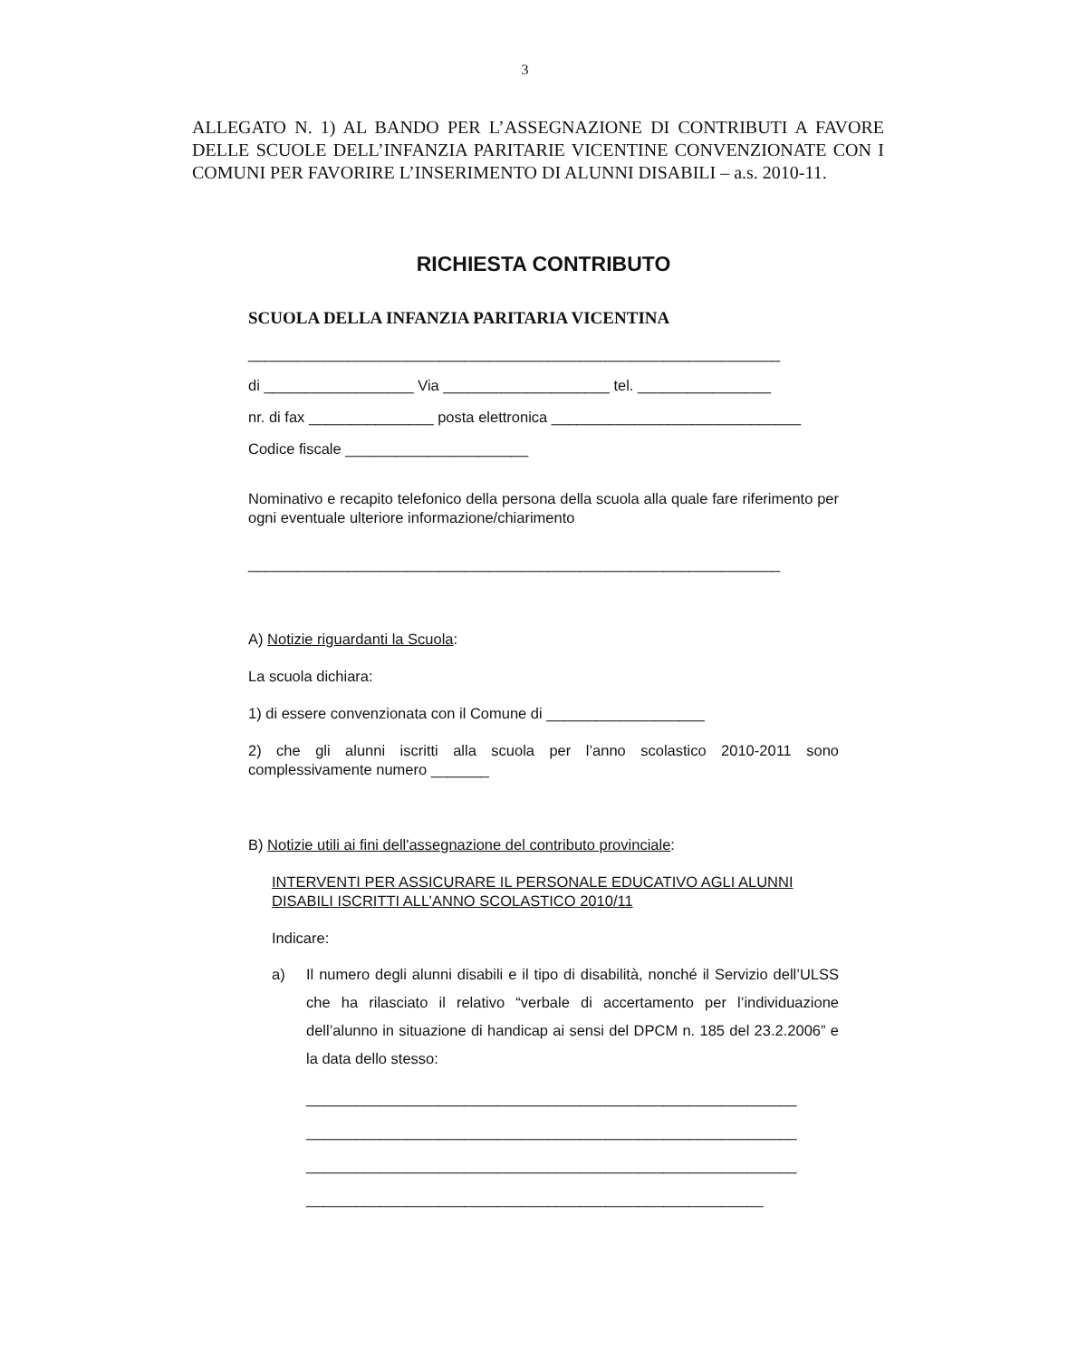3
ALLEGATO N. 1) AL BANDO PER L’ASSEGNAZIONE DI CONTRIBUTI A FAVORE DELLE SCUOLE DELL’INFANZIA PARITARIE VICENTINE CONVENZIONATE CON I COMUNI PER FAVORIRE L’INSERIMENTO DI ALUNNI DISABILI – a.s. 2010-11.
RICHIESTA CONTRIBUTO
SCUOLA DELLA INFANZIA PARITARIA VICENTINA
________________________________________________________________
di __________________ Via ____________________ tel. ________________
nr. di fax _______________ posta elettronica ______________________________
Codice fiscale ______________________
Nominativo e recapito telefonico della persona della scuola alla quale fare riferimento per ogni eventuale ulteriore informazione/chiarimento
________________________________________________________________
A) Notizie riguardanti la Scuola:
La scuola dichiara:
1) di essere convenzionata con il Comune di ___________________
2) che gli alunni iscritti alla scuola per l’anno scolastico 2010-2011 sono complessivamente numero _______
B) Notizie utili ai fini dell'assegnazione del contributo provinciale:
INTERVENTI PER ASSICURARE IL PERSONALE EDUCATIVO AGLI ALUNNI DISABILI ISCRITTI ALL’ANNO SCOLASTICO 2010/11
Indicare:
a) Il numero degli alunni disabili e il tipo di disabilità, nonché il Servizio dell’ULSS che ha rilasciato il relativo “verbale di accertamento per l’individuazione dell’alunno in situazione di handicap ai sensi del DPCM n. 185 del 23.2.2006” e la data dello stesso:
___________________________________________________________
___________________________________________________________
___________________________________________________________
_______________________________________________________